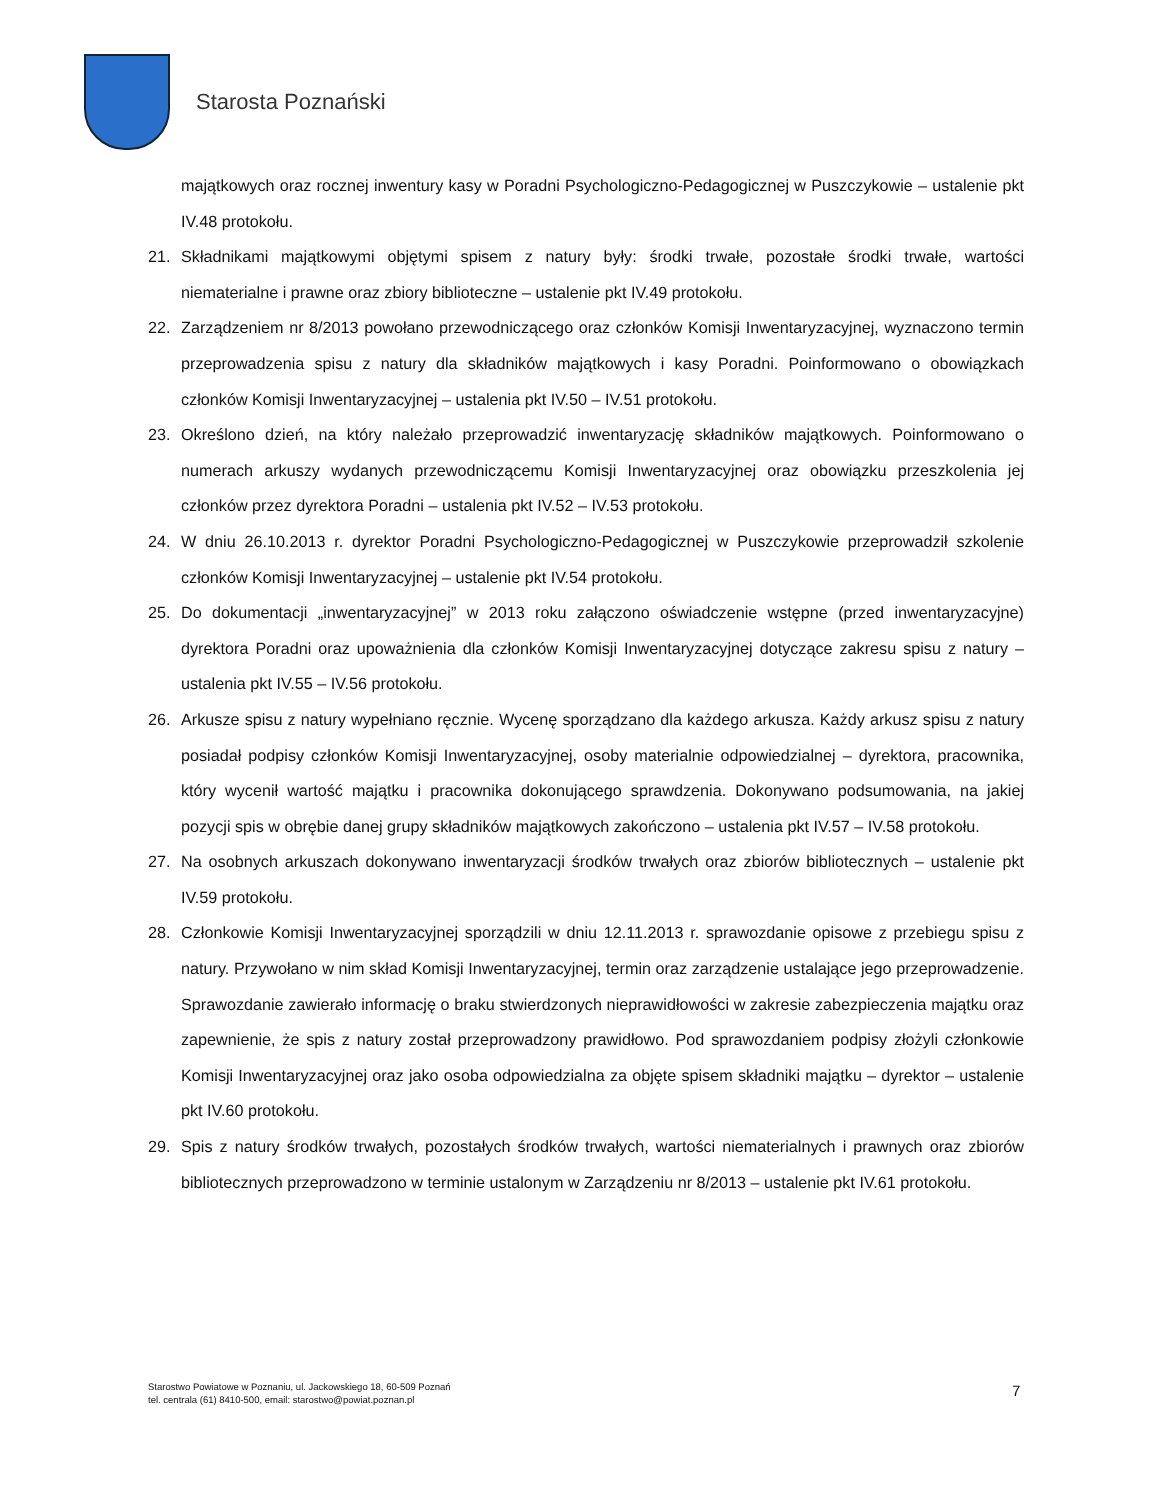Starosta Poznański
majątkowych oraz rocznej inwentury kasy w Poradni Psychologiczno-Pedagogicznej w Puszczykowie – ustalenie pkt IV.48 protokołu.
21. Składnikami majątkowymi objętymi spisem z natury były: środki trwałe, pozostałe środki trwałe, wartości niematerialne i prawne oraz zbiory biblioteczne – ustalenie pkt IV.49 protokołu.
22. Zarządzeniem nr 8/2013 powołano przewodniczącego oraz członków Komisji Inwentaryzacyjnej, wyznaczono termin przeprowadzenia spisu z natury dla składników majątkowych i kasy Poradni. Poinformowano o obowiązkach członków Komisji Inwentaryzacyjnej – ustalenia pkt IV.50 – IV.51 protokołu.
23. Określono dzień, na który należało przeprowadzić inwentaryzację składników majątkowych. Poinformowano o numerach arkuszy wydanych przewodniczącemu Komisji Inwentaryzacyjnej oraz obowiązku przeszkolenia jej członków przez dyrektora Poradni – ustalenia pkt IV.52 – IV.53 protokołu.
24. W dniu 26.10.2013 r. dyrektor Poradni Psychologiczno-Pedagogicznej w Puszczykowie przeprowadził szkolenie członków Komisji Inwentaryzacyjnej – ustalenie pkt IV.54 protokołu.
25. Do dokumentacji „inwentaryzacyjnej” w 2013 roku załączono oświadczenie wstępne (przed inwentaryzacyjne) dyrektora Poradni oraz upoważnienia dla członków Komisji Inwentaryzacyjnej dotyczące zakresu spisu z natury – ustalenia pkt IV.55 – IV.56 protokołu.
26. Arkusze spisu z natury wypełniano ręcznie. Wycenę sporządzano dla każdego arkusza. Każdy arkusz spisu z natury posiadał podpisy członków Komisji Inwentaryzacyjnej, osoby materialnie odpowiedzialnej – dyrektora, pracownika, który wycenił wartość majątku i pracownika dokonującego sprawdzenia. Dokonywano podsumowania, na jakiej pozycji spis w obrębie danej grupy składników majątkowych zakończono – ustalenia pkt IV.57 – IV.58 protokołu.
27. Na osobnych arkuszach dokonywano inwentaryzacji środków trwałych oraz zbiorów bibliotecznych – ustalenie pkt IV.59 protokołu.
28. Członkowie Komisji Inwentaryzacyjnej sporządzili w dniu 12.11.2013 r. sprawozdanie opisowe z przebiegu spisu z natury. Przywołano w nim skład Komisji Inwentaryzacyjnej, termin oraz zarządzenie ustalające jego przeprowadzenie. Sprawozdanie zawierało informację o braku stwierdzonych nieprawidłowości w zakresie zabezpieczenia majątku oraz zapewnienie, że spis z natury został przeprowadzony prawidłowo. Pod sprawozdaniem podpisy złożyli członkowie Komisji Inwentaryzacyjnej oraz jako osoba odpowiedzialna za objęte spisem składniki majątku – dyrektor – ustalenie pkt IV.60 protokołu.
29. Spis z natury środków trwałych, pozostałych środków trwałych, wartości niematerialnych i prawnych oraz zbiorów bibliotecznych przeprowadzono w terminie ustalonym w Zarządzeniu nr 8/2013 – ustalenie pkt IV.61 protokołu.
Starostwo Powiatowe w Poznaniu, ul. Jackowskiego 18, 60-509 Poznań
tel. centrala (61) 8410-500, email: starostwo@powiat.poznan.pl
7